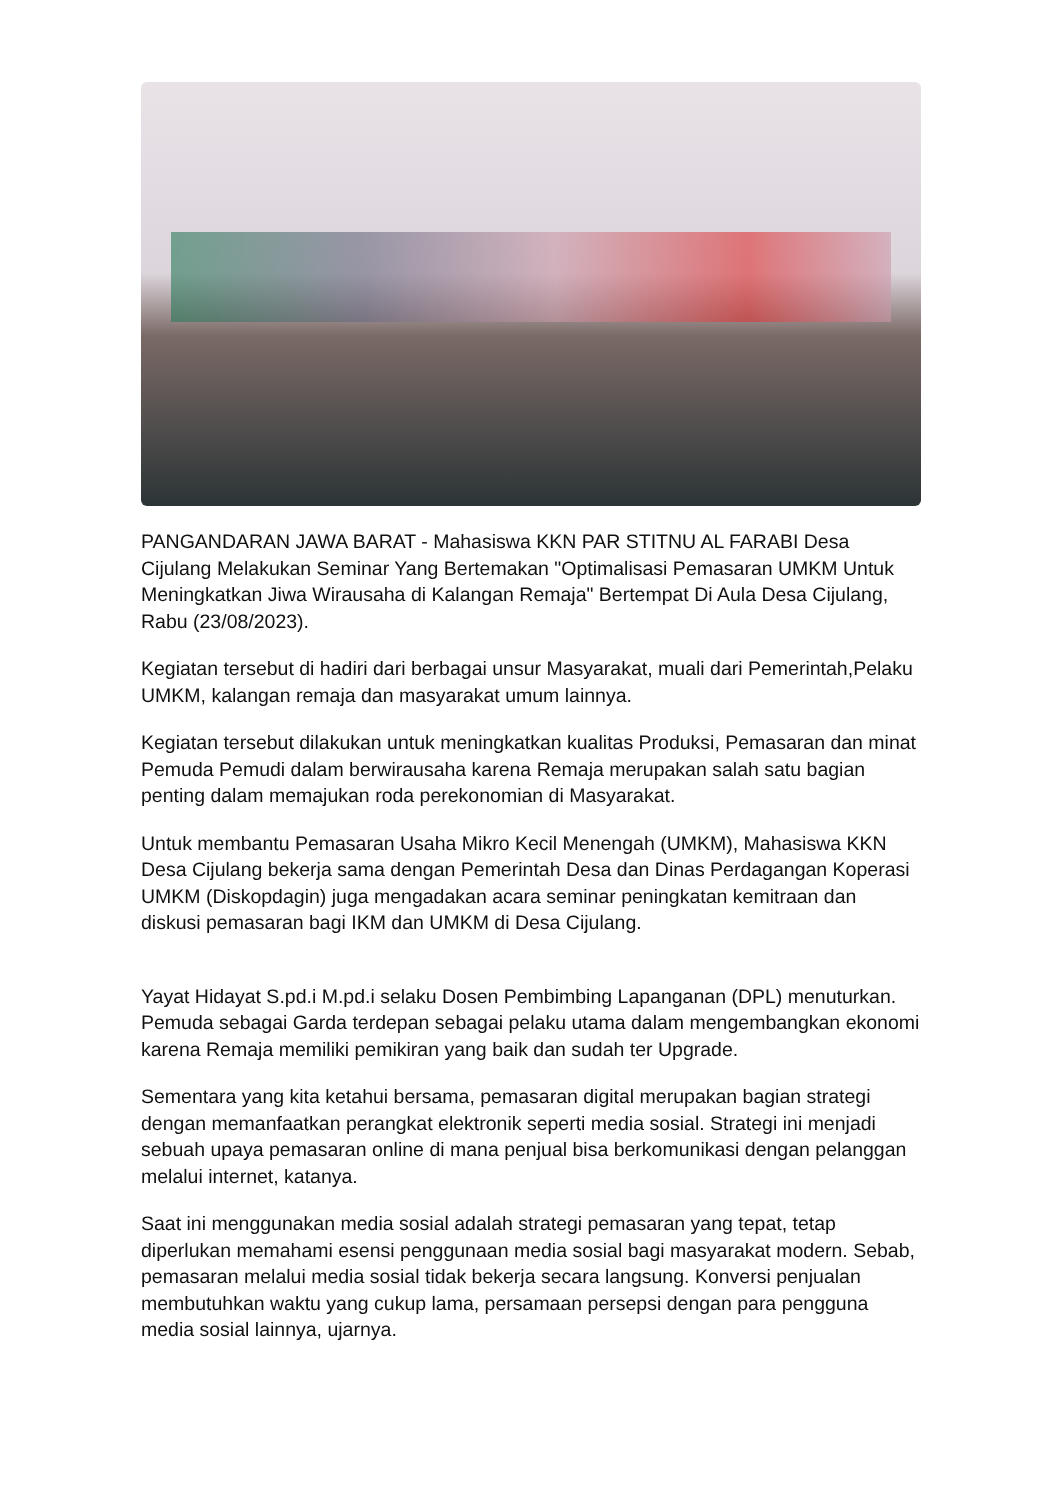PANGANDARAN JAWA BARAT - Mahasiswa KKN PAR STITNU AL FARABI Desa Cijulang Melakukan Seminar Yang Bertemakan "Optimalisasi Pemasaran UMKM Untuk Meningkatkan Jiwa Wirausaha di Kalangan Remaja" Bertempat Di Aula Desa Cijulang, Rabu (23/08/2023).
Kegiatan tersebut di hadiri dari berbagai unsur Masyarakat, muali dari Pemerintah,Pelaku UMKM, kalangan remaja dan masyarakat umum lainnya.
Kegiatan tersebut dilakukan untuk meningkatkan kualitas Produksi, Pemasaran dan minat Pemuda Pemudi dalam berwirausaha karena Remaja merupakan salah satu bagian penting dalam memajukan roda perekonomian di Masyarakat.
Untuk membantu Pemasaran Usaha Mikro Kecil Menengah (UMKM), Mahasiswa KKN Desa Cijulang bekerja sama dengan Pemerintah Desa dan Dinas Perdagangan Koperasi UMKM (Diskopdagin) juga mengadakan acara seminar peningkatan kemitraan dan diskusi pemasaran bagi IKM dan UMKM di Desa Cijulang.
Yayat Hidayat S.pd.i M.pd.i selaku Dosen Pembimbing Lapanganan (DPL) menuturkan. Pemuda sebagai Garda terdepan sebagai pelaku utama dalam mengembangkan ekonomi karena Remaja memiliki pemikiran yang baik dan sudah ter Upgrade.
Sementara yang kita ketahui bersama, pemasaran digital merupakan bagian strategi dengan memanfaatkan perangkat elektronik seperti media sosial. Strategi ini menjadi sebuah upaya pemasaran online di mana penjual bisa berkomunikasi dengan pelanggan melalui internet, katanya.
Saat ini menggunakan media sosial adalah strategi pemasaran yang tepat, tetap diperlukan memahami esensi penggunaan media sosial bagi masyarakat modern. Sebab, pemasaran melalui media sosial tidak bekerja secara langsung. Konversi penjualan membutuhkan waktu yang cukup lama, persamaan persepsi dengan para pengguna media sosial lainnya, ujarnya.